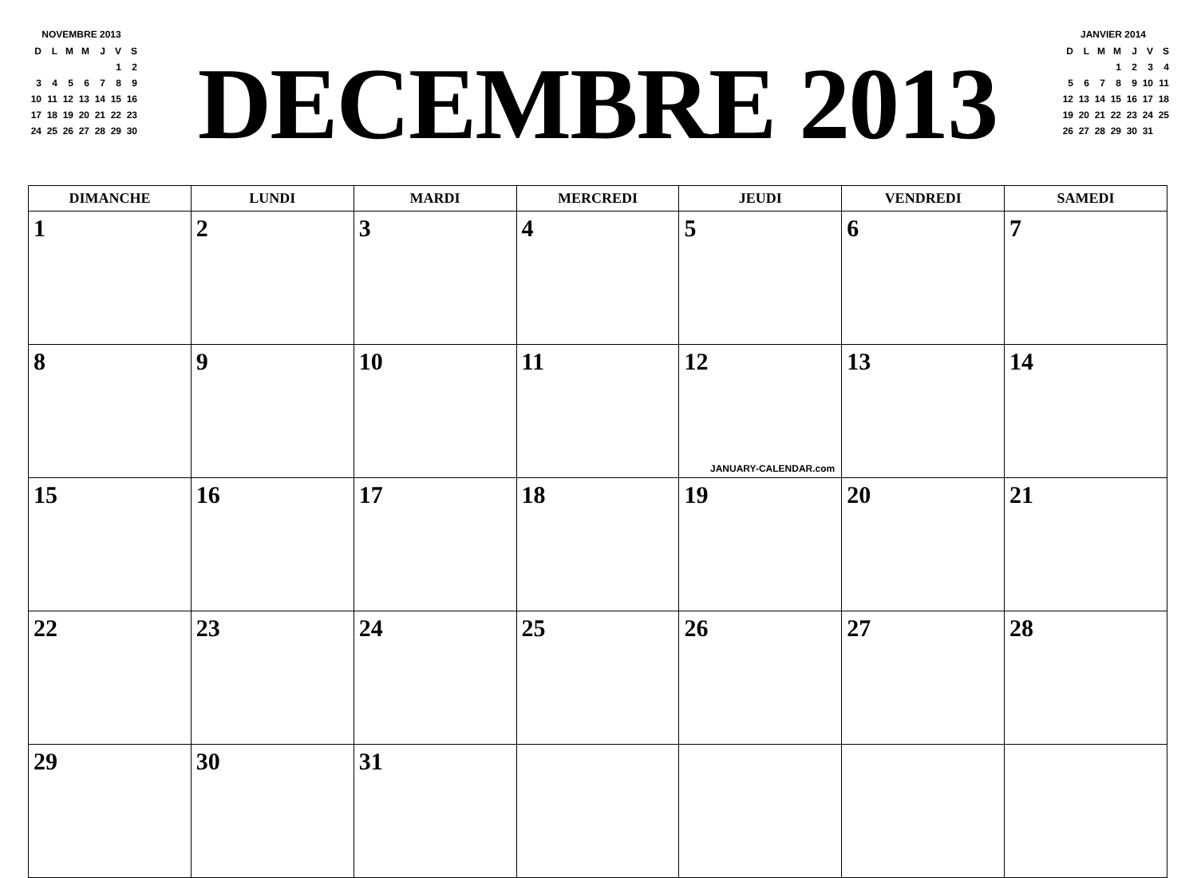NOVEMBRE 2013
| D | L | M | M | J | V | S |
| | | | | | 1 | 2 |
| 3 | 4 | 5 | 6 | 7 | 8 | 9 |
| 10 | 11 | 12 | 13 | 14 | 15 | 16 |
| 17 | 18 | 19 | 20 | 21 | 22 | 23 |
| 24 | 25 | 26 | 27 | 28 | 29 | 30 |
DECEMBRE 2013
JANVIER 2014
| D | L | M | M | J | V | S |
| | | | 1 | 2 | 3 | 4 |
| 5 | 6 | 7 | 8 | 9 | 10 | 11 |
| 12 | 13 | 14 | 15 | 16 | 17 | 18 |
| 19 | 20 | 21 | 22 | 23 | 24 | 25 |
| 26 | 27 | 28 | 29 | 30 | 31 | |
| DIMANCHE | LUNDI | MARDI | MERCREDI | JEUDI | VENDREDI | SAMEDI |
| --- | --- | --- | --- | --- | --- | --- |
| 1 | 2 | 3 | 4 | 5 | 6 | 7 |
| 8 | 9 | 10 | 11 | 12 JANUARY-CALENDAR.com | 13 | 14 |
| 15 | 16 | 17 | 18 | 19 | 20 | 21 |
| 22 | 23 | 24 | 25 | 26 | 27 | 28 |
| 29 | 30 | 31 | | | | |